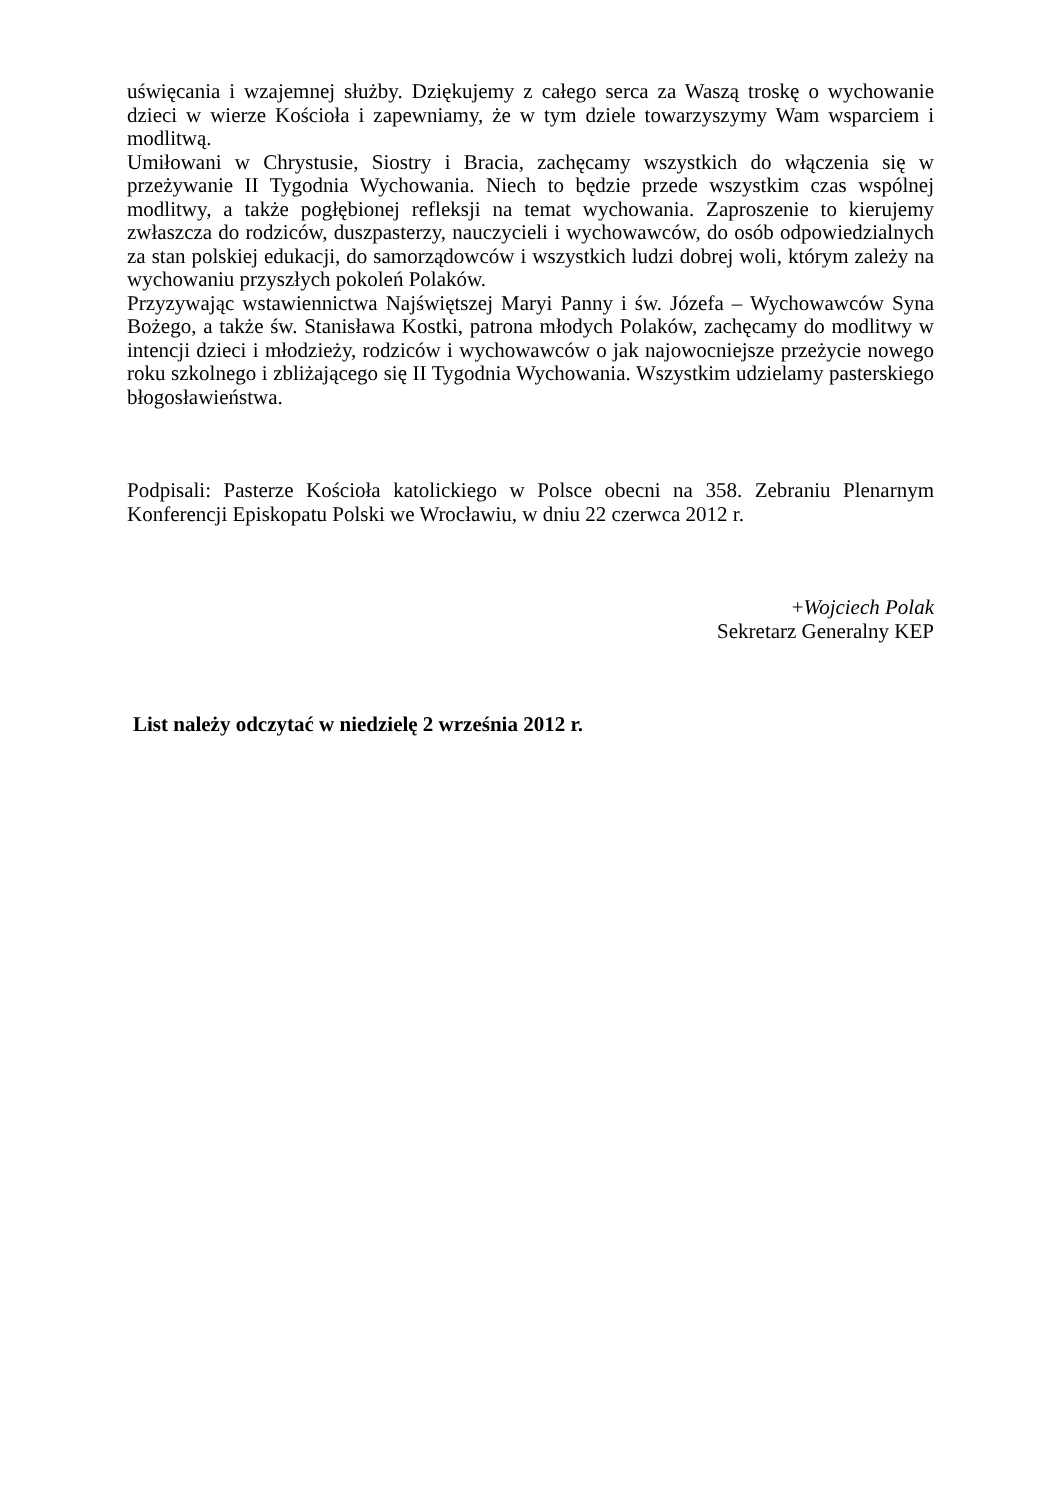uświęcania i wzajemnej służby. Dziękujemy z całego serca za Waszą troskę o wychowanie dzieci w wierze Kościoła i zapewniamy, że w tym dziele towarzyszymy Wam wsparciem i modlitwą.
Umiłowani w Chrystusie, Siostry i Bracia, zachęcamy wszystkich do włączenia się w przeżywanie II Tygodnia Wychowania. Niech to będzie przede wszystkim czas wspólnej modlitwy, a także pogłębionej refleksji na temat wychowania. Zaproszenie to kierujemy zwłaszcza do rodziców, duszpasterzy, nauczycieli i wychowawców, do osób odpowiedzialnych za stan polskiej edukacji, do samorządowców i wszystkich ludzi dobrej woli, którym zależy na wychowaniu przyszłych pokoleń Polaków.
Przyzywając wstawiennictwa Najświętszej Maryi Panny i św. Józefa – Wychowawców Syna Bożego, a także św. Stanisława Kostki, patrona młodych Polaków, zachęcamy do modlitwy w intencji dzieci i młodzieży, rodziców i wychowawców o jak najowocniejsze przeżycie nowego roku szkolnego i zbliżającego się II Tygodnia Wychowania. Wszystkim udzielamy pasterskiego błogosławieństwa.
Podpisali: Pasterze Kościoła katolickiego w Polsce obecni na 358. Zebraniu Plenarnym Konferencji Episkopatu Polski we Wrocławiu, w dniu 22 czerwca 2012 r.
+Wojciech Polak
Sekretarz Generalny KEP
List należy odczytać w niedzielę 2 września 2012 r.